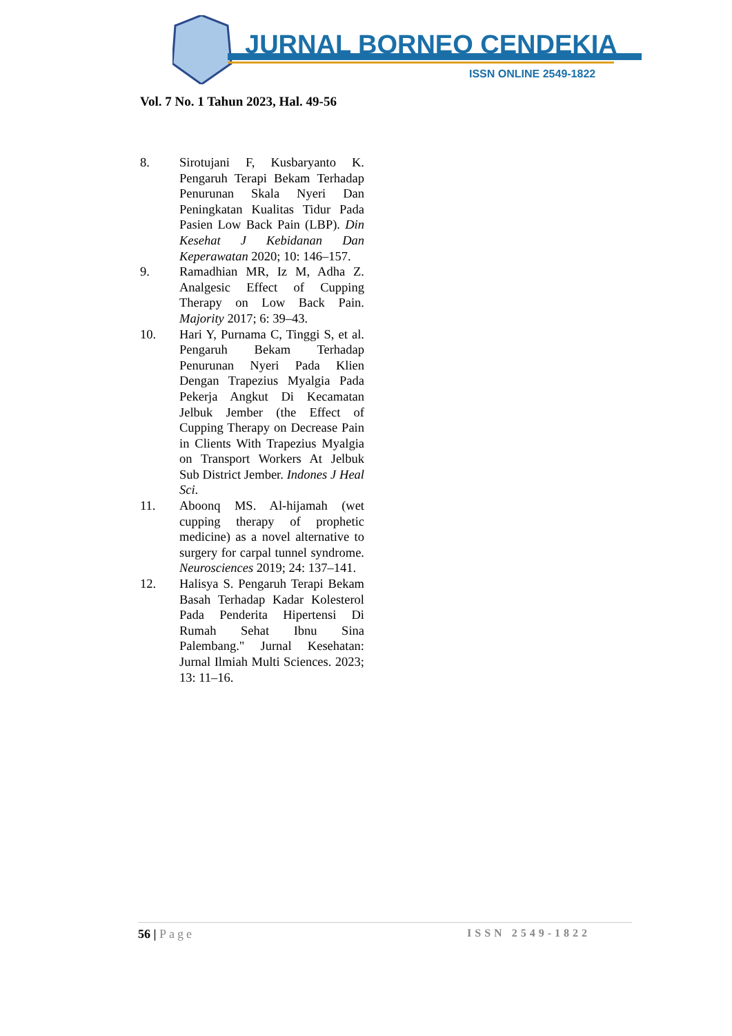JURNAL BORNEO CENDEKIA
ISSN ONLINE 2549-1822
Vol. 7 No. 1 Tahun 2023, Hal. 49-56
8. Sirotujani F, Kusbaryanto K. Pengaruh Terapi Bekam Terhadap Penurunan Skala Nyeri Dan Peningkatan Kualitas Tidur Pada Pasien Low Back Pain (LBP). Din Kesehat J Kebidanan Dan Keperawatan 2020; 10: 146–157.
9. Ramadhian MR, Iz M, Adha Z. Analgesic Effect of Cupping Therapy on Low Back Pain. Majority 2017; 6: 39–43.
10. Hari Y, Purnama C, Tinggi S, et al. Pengaruh Bekam Terhadap Penurunan Nyeri Pada Klien Dengan Trapezius Myalgia Pada Pekerja Angkut Di Kecamatan Jelbuk Jember (the Effect of Cupping Therapy on Decrease Pain in Clients With Trapezius Myalgia on Transport Workers At Jelbuk Sub District Jember. Indones J Heal Sci.
11. Aboonq MS. Al-hijamah (wet cupping therapy of prophetic medicine) as a novel alternative to surgery for carpal tunnel syndrome. Neurosciences 2019; 24: 137–141.
12. Halisya S. Pengaruh Terapi Bekam Basah Terhadap Kadar Kolesterol Pada Penderita Hipertensi Di Rumah Sehat Ibnu Sina Palembang." Jurnal Kesehatan: Jurnal Ilmiah Multi Sciences. 2023; 13: 11–16.
56 | Page ISSN 2549-1822